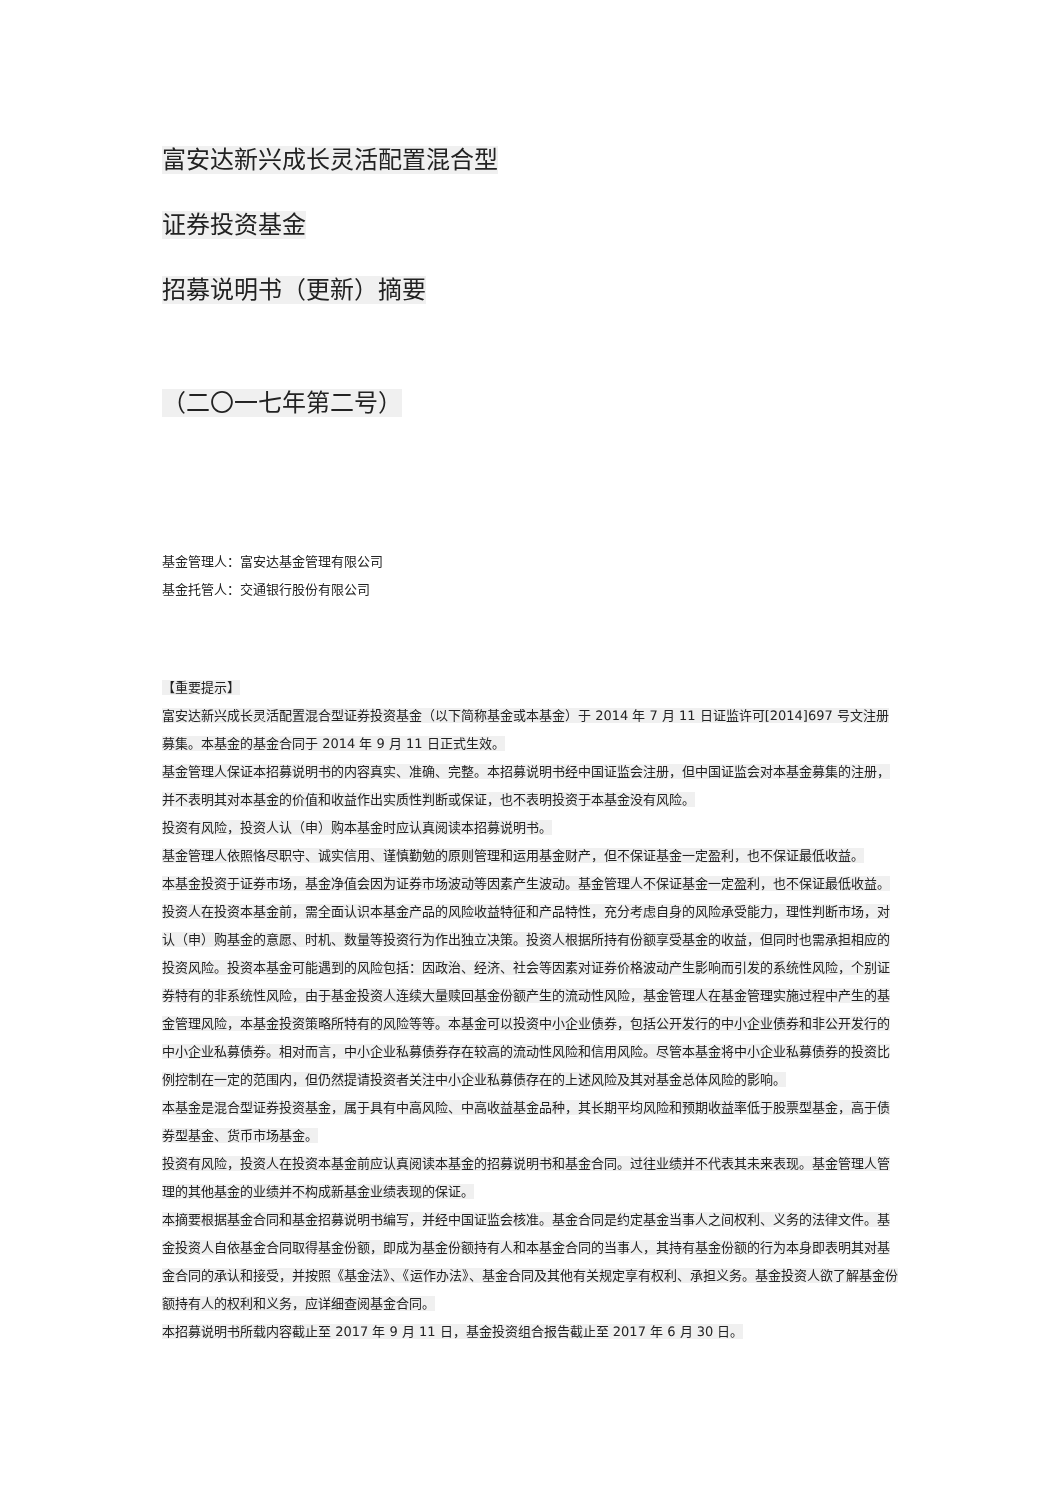富安达新兴成长灵活配置混合型
证券投资基金
招募说明书（更新）摘要
（二〇一七年第二号）
基金管理人：富安达基金管理有限公司
基金托管人：交通银行股份有限公司
【重要提示】
富安达新兴成长灵活配置混合型证券投资基金（以下简称基金或本基金）于 2014 年 7 月 11 日证监许可[2014]697 号文注册募集。本基金的基金合同于 2014 年 9 月 11 日正式生效。
基金管理人保证本招募说明书的内容真实、准确、完整。本招募说明书经中国证监会注册，但中国证监会对本基金募集的注册，并不表明其对本基金的价值和收益作出实质性判断或保证，也不表明投资于本基金没有风险。
投资有风险，投资人认（申）购本基金时应认真阅读本招募说明书。
基金管理人依照恪尽职守、诚实信用、谨慎勤勉的原则管理和运用基金财产，但不保证基金一定盈利，也不保证最低收益。
本基金投资于证券市场，基金净值会因为证券市场波动等因素产生波动。基金管理人不保证基金一定盈利，也不保证最低收益。投资人在投资本基金前，需全面认识本基金产品的风险收益特征和产品特性，充分考虑自身的风险承受能力，理性判断市场，对认（申）购基金的意愿、时机、数量等投资行为作出独立决策。投资人根据所持有份额享受基金的收益，但同时也需承担相应的投资风险。投资本基金可能遇到的风险包括：因政治、经济、社会等因素对证券价格波动产生影响而引发的系统性风险，个别证券特有的非系统性风险，由于基金投资人连续大量赎回基金份额产生的流动性风险，基金管理人在基金管理实施过程中产生的基金管理风险，本基金投资策略所特有的风险等等。本基金可以投资中小企业债券，包括公开发行的中小企业债券和非公开发行的中小企业私募债券。相对而言，中小企业私募债券存在较高的流动性风险和信用风险。尽管本基金将中小企业私募债券的投资比例控制在一定的范围内，但仍然提请投资者关注中小企业私募债存在的上述风险及其对基金总体风险的影响。
本基金是混合型证券投资基金，属于具有中高风险、中高收益基金品种，其长期平均风险和预期收益率低于股票型基金，高于债券型基金、货币市场基金。
投资有风险，投资人在投资本基金前应认真阅读本基金的招募说明书和基金合同。过往业绩并不代表其未来表现。基金管理人管理的其他基金的业绩并不构成新基金业绩表现的保证。
本摘要根据基金合同和基金招募说明书编写，并经中国证监会核准。基金合同是约定基金当事人之间权利、义务的法律文件。基金投资人自依基金合同取得基金份额，即成为基金份额持有人和本基金合同的当事人，其持有基金份额的行为本身即表明其对基金合同的承认和接受，并按照《基金法》、《运作办法》、基金合同及其他有关规定享有权利、承担义务。基金投资人欲了解基金份额持有人的权利和义务，应详细查阅基金合同。
本招募说明书所载内容截止至 2017 年 9 月 11 日，基金投资组合报告截止至 2017 年 6 月 30 日。